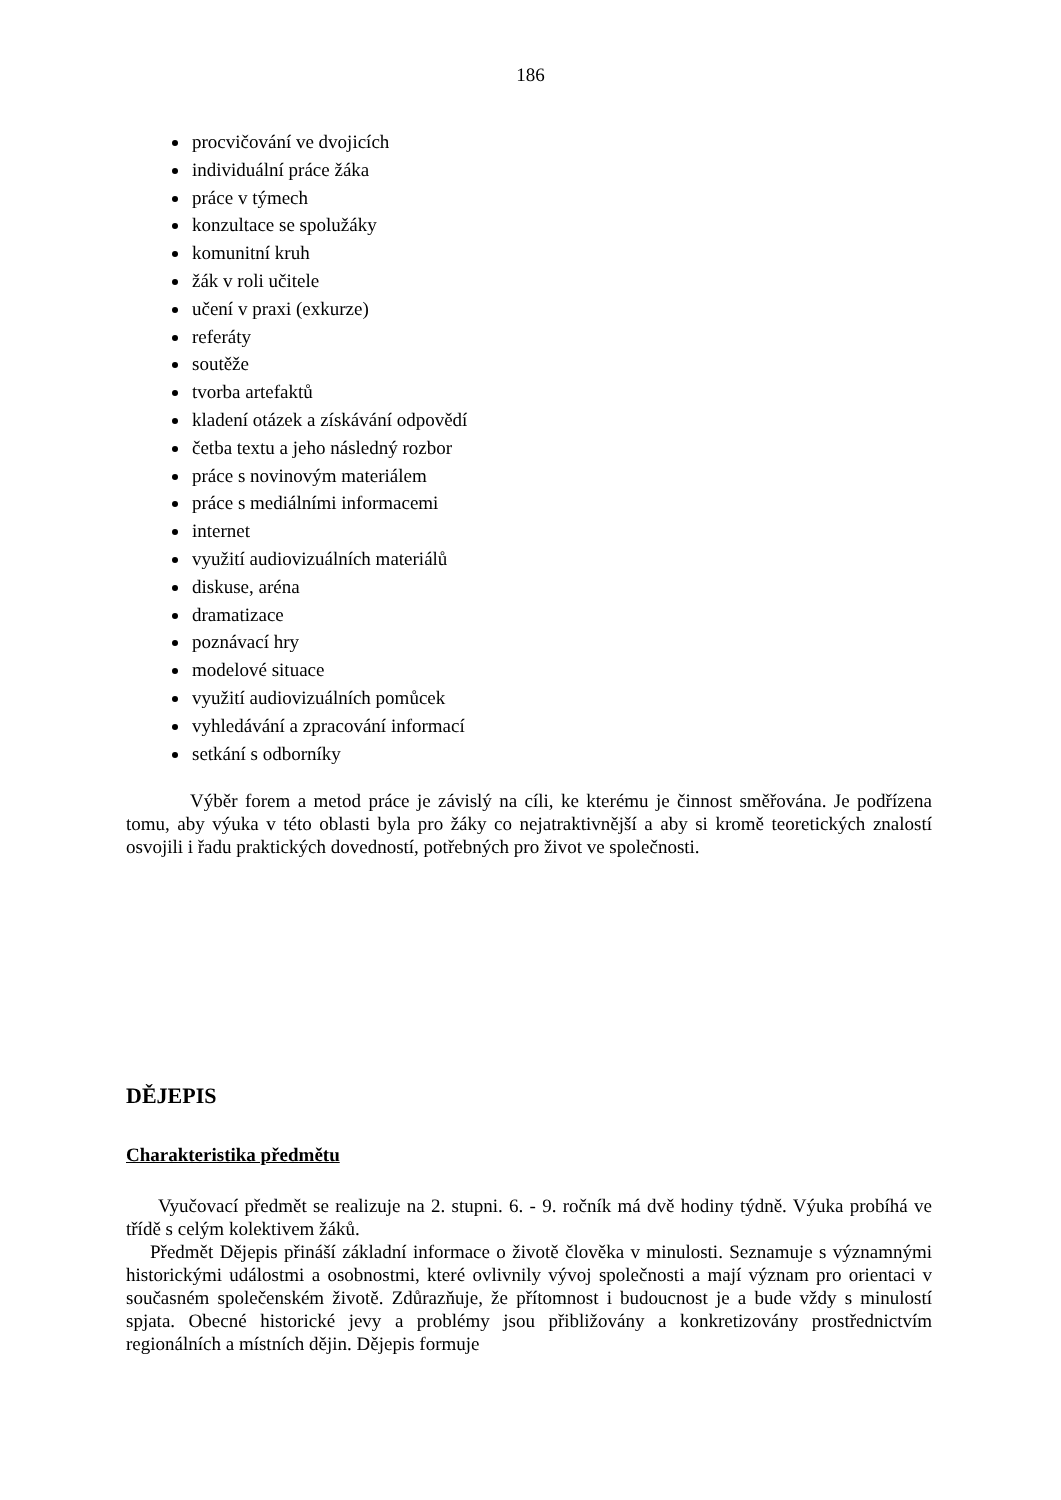186
procvičování ve dvojicích
individuální práce žáka
práce v týmech
konzultace se spolužáky
komunitní kruh
žák v roli učitele
učení v praxi (exkurze)
referáty
soutěže
tvorba artefaktů
kladení otázek a získávání odpovědí
četba textu a jeho následný rozbor
práce s novinovým materiálem
práce s mediálními informacemi
internet
využití audiovizuálních materiálů
diskuse, aréna
dramatizace
poznávací hry
modelové situace
využití audiovizuálních pomůcek
vyhledávání a zpracování informací
setkání s odborníky
Výběr forem a metod práce je závislý na cíli, ke kterému je činnost směřována. Je podřízena tomu, aby výuka v této oblasti byla pro žáky co nejatraktivnější a aby si kromě teoretických znalostí osvojili i řadu praktických dovedností, potřebných pro život ve společnosti.
DĚJEPIS
Charakteristika předmětu
Vyučovací předmět se realizuje na 2. stupni. 6. - 9. ročník má dvě hodiny týdně. Výuka probíhá ve třídě s celým kolektivem žáků.
Předmět Dějepis přináší základní informace o životě člověka v minulosti. Seznamuje s významnými historickými událostmi a osobnostmi, které ovlivnily vývoj společnosti a mají význam pro orientaci v současném společenském životě. Zdůrazňuje, že přítomnost i budoucnost je a bude vždy s minulostí spjata. Obecné historické jevy a problémy jsou přibližovány a konkretizovány prostřednictvím regionálních a místních dějin. Dějepis formuje